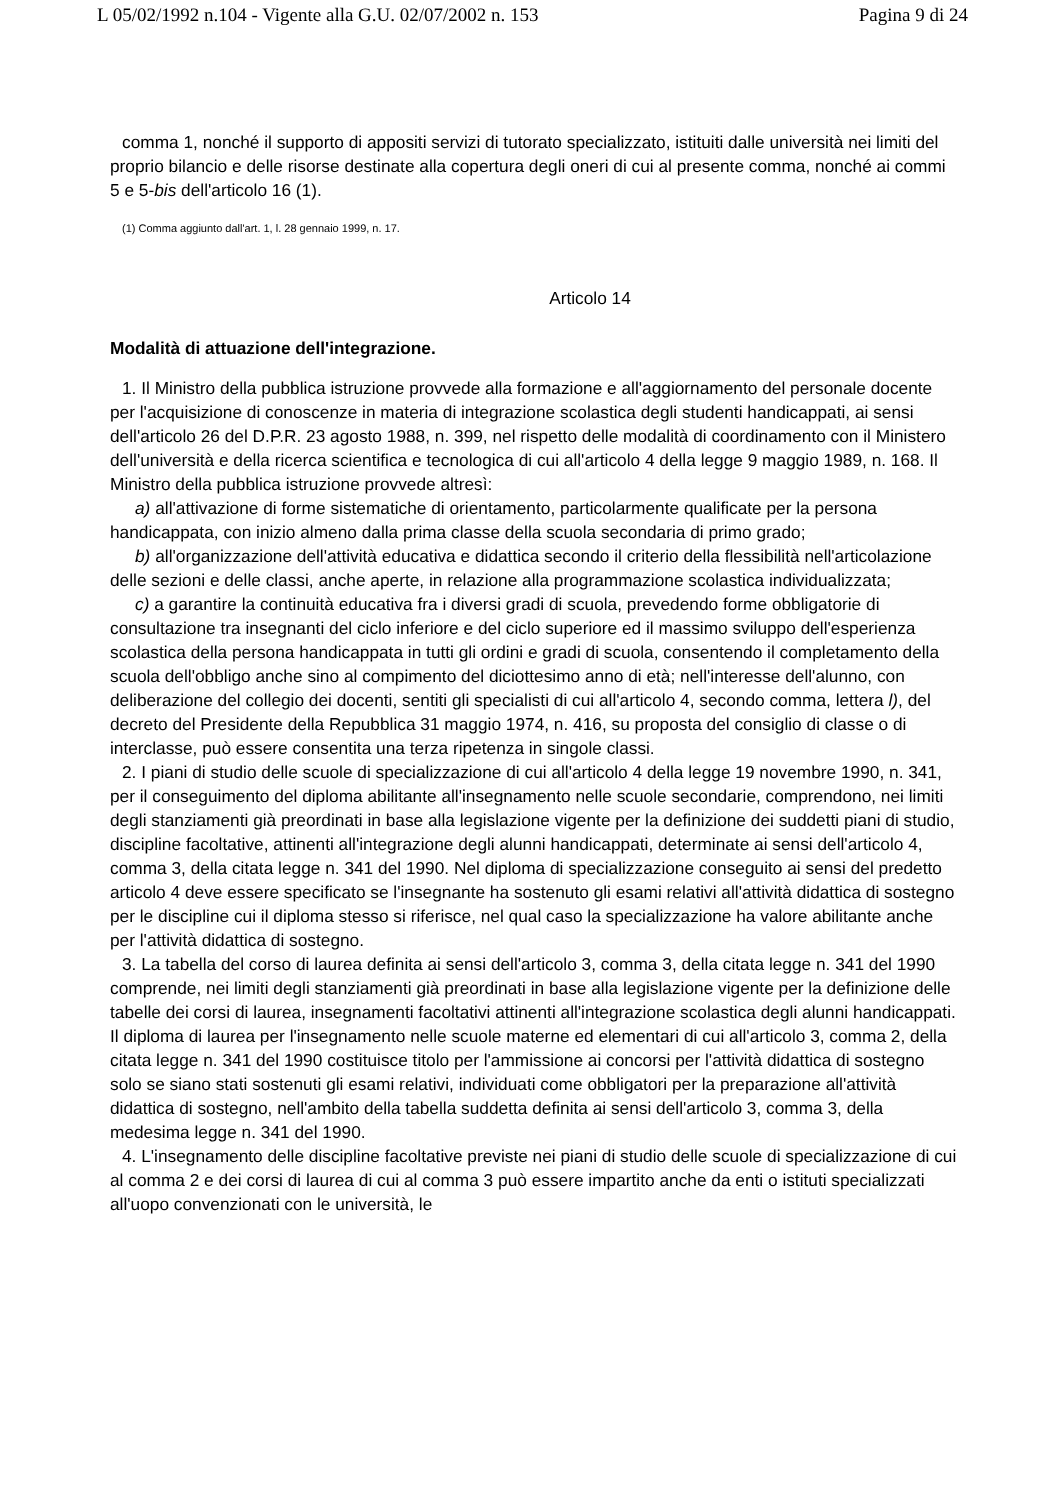L 05/02/1992 n.104 - Vigente alla G.U. 02/07/2002 n. 153 Pagina 9 di 24
comma 1, nonché il supporto di appositi servizi di tutorato specializzato, istituiti dalle università nei limiti del proprio bilancio e delle risorse destinate alla copertura degli oneri di cui al presente comma, nonché ai commi 5 e 5-bis dell'articolo 16 (1).
(1) Comma aggiunto dall'art. 1, l. 28 gennaio 1999, n. 17.
Articolo 14
Modalità di attuazione dell'integrazione.
1. Il Ministro della pubblica istruzione provvede alla formazione e all'aggiornamento del personale docente per l'acquisizione di conoscenze in materia di integrazione scolastica degli studenti handicappati, ai sensi dell'articolo 26 del D.P.R. 23 agosto 1988, n. 399, nel rispetto delle modalità di coordinamento con il Ministero dell'università e della ricerca scientifica e tecnologica di cui all'articolo 4 della legge 9 maggio 1989, n. 168. Il Ministro della pubblica istruzione provvede altresì:
a) all'attivazione di forme sistematiche di orientamento, particolarmente qualificate per la persona handicappata, con inizio almeno dalla prima classe della scuola secondaria di primo grado;
b) all'organizzazione dell'attività educativa e didattica secondo il criterio della flessibilità nell'articolazione delle sezioni e delle classi, anche aperte, in relazione alla programmazione scolastica individualizzata;
c) a garantire la continuità educativa fra i diversi gradi di scuola, prevedendo forme obbligatorie di consultazione tra insegnanti del ciclo inferiore e del ciclo superiore ed il massimo sviluppo dell'esperienza scolastica della persona handicappata in tutti gli ordini e gradi di scuola, consentendo il completamento della scuola dell'obbligo anche sino al compimento del diciottesimo anno di età; nell'interesse dell'alunno, con deliberazione del collegio dei docenti, sentiti gli specialisti di cui all'articolo 4, secondo comma, lettera l), del decreto del Presidente della Repubblica 31 maggio 1974, n. 416, su proposta del consiglio di classe o di interclasse, può essere consentita una terza ripetenza in singole classi.
2. I piani di studio delle scuole di specializzazione di cui all'articolo 4 della legge 19 novembre 1990, n. 341, per il conseguimento del diploma abilitante all'insegnamento nelle scuole secondarie, comprendono, nei limiti degli stanziamenti già preordinati in base alla legislazione vigente per la definizione dei suddetti piani di studio, discipline facoltative, attinenti all'integrazione degli alunni handicappati, determinate ai sensi dell'articolo 4, comma 3, della citata legge n. 341 del 1990. Nel diploma di specializzazione conseguito ai sensi del predetto articolo 4 deve essere specificato se l'insegnante ha sostenuto gli esami relativi all'attività didattica di sostegno per le discipline cui il diploma stesso si riferisce, nel qual caso la specializzazione ha valore abilitante anche per l'attività didattica di sostegno.
3. La tabella del corso di laurea definita ai sensi dell'articolo 3, comma 3, della citata legge n. 341 del 1990 comprende, nei limiti degli stanziamenti già preordinati in base alla legislazione vigente per la definizione delle tabelle dei corsi di laurea, insegnamenti facoltativi attinenti all'integrazione scolastica degli alunni handicappati. Il diploma di laurea per l'insegnamento nelle scuole materne ed elementari di cui all'articolo 3, comma 2, della citata legge n. 341 del 1990 costituisce titolo per l'ammissione ai concorsi per l'attività didattica di sostegno solo se siano stati sostenuti gli esami relativi, individuati come obbligatori per la preparazione all'attività didattica di sostegno, nell'ambito della tabella suddetta definita ai sensi dell'articolo 3, comma 3, della medesima legge n. 341 del 1990.
4. L'insegnamento delle discipline facoltative previste nei piani di studio delle scuole di specializzazione di cui al comma 2 e dei corsi di laurea di cui al comma 3 può essere impartito anche da enti o istituti specializzati all'uopo convenzionati con le università, le